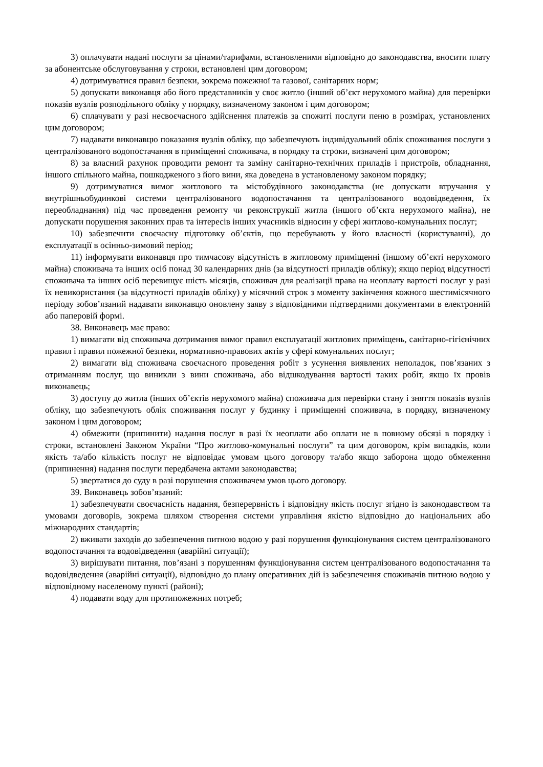3) оплачувати надані послуги за цінами/тарифами, встановленими відповідно до законодавства, вносити плату за абонентське обслуговування у строки, встановлені цим договором;
4) дотримуватися правил безпеки, зокрема пожежної та газової, санітарних норм;
5) допускати виконавця або його представників у своє житло (інший об’єкт нерухомого майна) для перевірки показів вузлів розподільного обліку у порядку, визначеному законом і цим договором;
6) сплачувати у разі несвоєчасного здійснення платежів за спожиті послуги пеню в розмірах, установлених цим договором;
7) надавати виконавцю показання вузлів обліку, що забезпечують індивідуальний облік споживання послуги з централізованого водопостачання в приміщенні споживача, в порядку та строки, визначені цим договором;
8) за власний рахунок проводити ремонт та заміну санітарно-технічних приладів і пристроїв, обладнання, іншого спільного майна, пошкодженого з його вини, яка доведена в установленому законом порядку;
9) дотримуватися вимог житлового та містобудівного законодавства (не допускати втручання у внутрішньобудинкові системи централізованого водопостачання та централізованого водовідведення, їх переобладнання) під час проведення ремонту чи реконструкції житла (іншого об’єкта нерухомого майна), не допускати порушення законних прав та інтересів інших учасників відносин у сфері житлово-комунальних послуг;
10) забезпечити своєчасну підготовку об’єктів, що перебувають у його власності (користуванні), до експлуатації в осінньо-зимовий період;
11) інформувати виконавця про тимчасову відсутність в житловому приміщенні (іншому об’єкті нерухомого майна) споживача та інших осіб понад 30 календарних днів (за відсутності приладів обліку); якщо період відсутності споживача та інших осіб перевищує шість місяців, споживач для реалізації права на неоплату вартості послуг у разі їх невикористання (за відсутності приладів обліку) у місячний строк з моменту закінчення кожного шестимісячного періоду зобов’язаний надавати виконавцю оновлену заяву з відповідними підтвердними документами в електронній або паперовій формі.
38. Виконавець має право:
1) вимагати від споживача дотримання вимог правил експлуатації житлових приміщень, санітарно-гігієнічних правил і правил пожежної безпеки, нормативно-правових актів у сфері комунальних послуг;
2) вимагати від споживача своєчасного проведення робіт з усунення виявлених неполадок, пов’язаних з отриманням послуг, що виникли з вини споживача, або відшкодування вартості таких робіт, якщо їх провів виконавець;
3) доступу до житла (інших об’єктів нерухомого майна) споживача для перевірки стану і зняття показів вузлів обліку, що забезпечують облік споживання послуг у будинку і приміщенні споживача, в порядку, визначеному законом і цим договором;
4) обмежити (припинити) надання послуг в разі їх неоплати або оплати не в повному обсязі в порядку і строки, встановлені Законом України “Про житлово-комунальні послуги” та цим договором, крім випадків, коли якість та/або кількість послуг не відповідає умовам цього договору та/або якщо заборона щодо обмеження (припинення) надання послуги передбачена актами законодавства;
5) звертатися до суду в разі порушення споживачем умов цього договору.
39. Виконавець зобов’язаний:
1) забезпечувати своєчасність надання, безперервність і відповідну якість послуг згідно із законодавством та умовами договорів, зокрема шляхом створення системи управління якістю відповідно до національних або міжнародних стандартів;
2) вживати заходів до забезпечення питною водою у разі порушення функціонування систем централізованого водопостачання та водовідведення (аварійні ситуації);
3) вирішувати питання, пов’язані з порушенням функціонування систем централізованого водопостачання та водовідведення (аварійні ситуації), відповідно до плану оперативних дій із забезпечення споживачів питною водою у відповідному населеному пункті (районі);
4) подавати воду для протипожежних потреб;